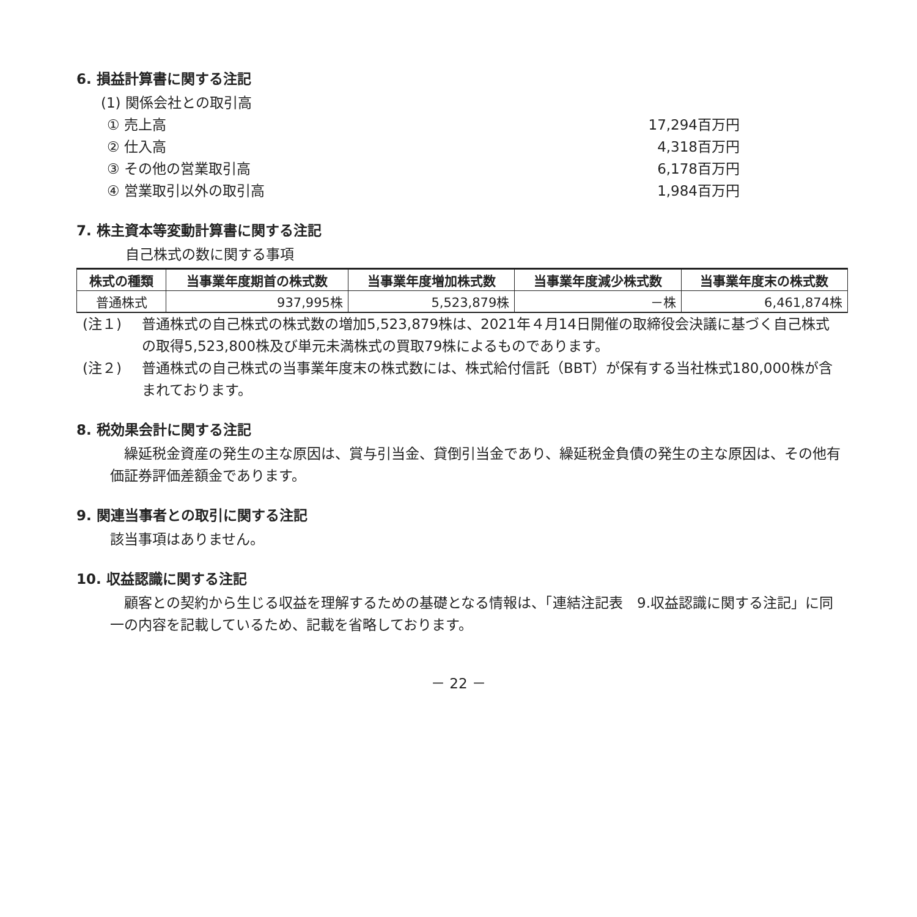6. 損益計算書に関する注記
(1) 関係会社との取引高
① 売上高 17,294百万円
② 仕入高 4,318百万円
③ その他の営業取引高 6,178百万円
④ 営業取引以外の取引高 1,984百万円
7. 株主資本等変動計算書に関する注記
自己株式の数に関する事項
| 株式の種類 | 当事業年度期首の株式数 | 当事業年度増加株式数 | 当事業年度減少株式数 | 当事業年度末の株式数 |
| --- | --- | --- | --- | --- |
| 普通株式 | 937,995株 | 5,523,879株 | －株 | 6,461,874株 |
(注１) 普通株式の自己株式の株式数の増加5,523,879株は、2021年４月14日開催の取締役会決議に基づく自己株式の取得5,523,800株及び単元未満株式の買取79株によるものであります。
(注２) 普通株式の自己株式の当事業年度末の株式数には、株式給付信託（BBT）が保有する当社株式180,000株が含まれております。
8. 税効果会計に関する注記
　繰延税金資産の発生の主な原因は、賞与引当金、貸倒引当金であり、繰延税金負債の発生の主な原因は、その他有価証券評価差額金であります。
9. 関連当事者との取引に関する注記
該当事項はありません。
10. 収益認識に関する注記
　顧客との契約から生じる収益を理解するための基礎となる情報は、「連結注記表　9.収益認識に関する注記」に同一の内容を記載しているため、記載を省略しております。
－ 22 －